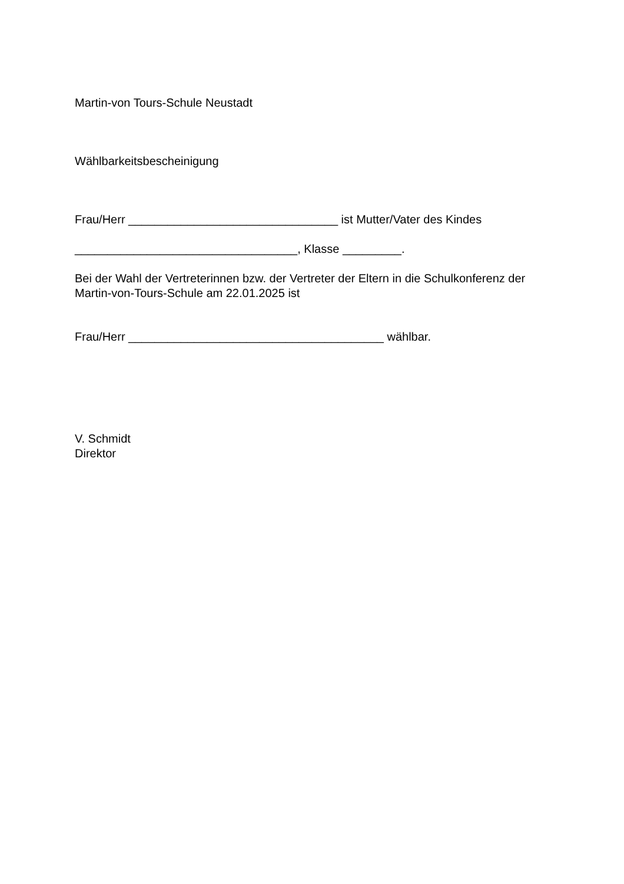Martin-von Tours-Schule Neustadt
Wählbarkeitsbescheinigung
Frau/Herr ________________________________ ist Mutter/Vater des Kindes
__________________________________, Klasse _________.
Bei der Wahl der Vertreterinnen bzw. der Vertreter der Eltern in die Schulkonferenz der Martin-von-Tours-Schule am 22.01.2025 ist
Frau/Herr _______________________________________ wählbar.
V. Schmidt
Direktor